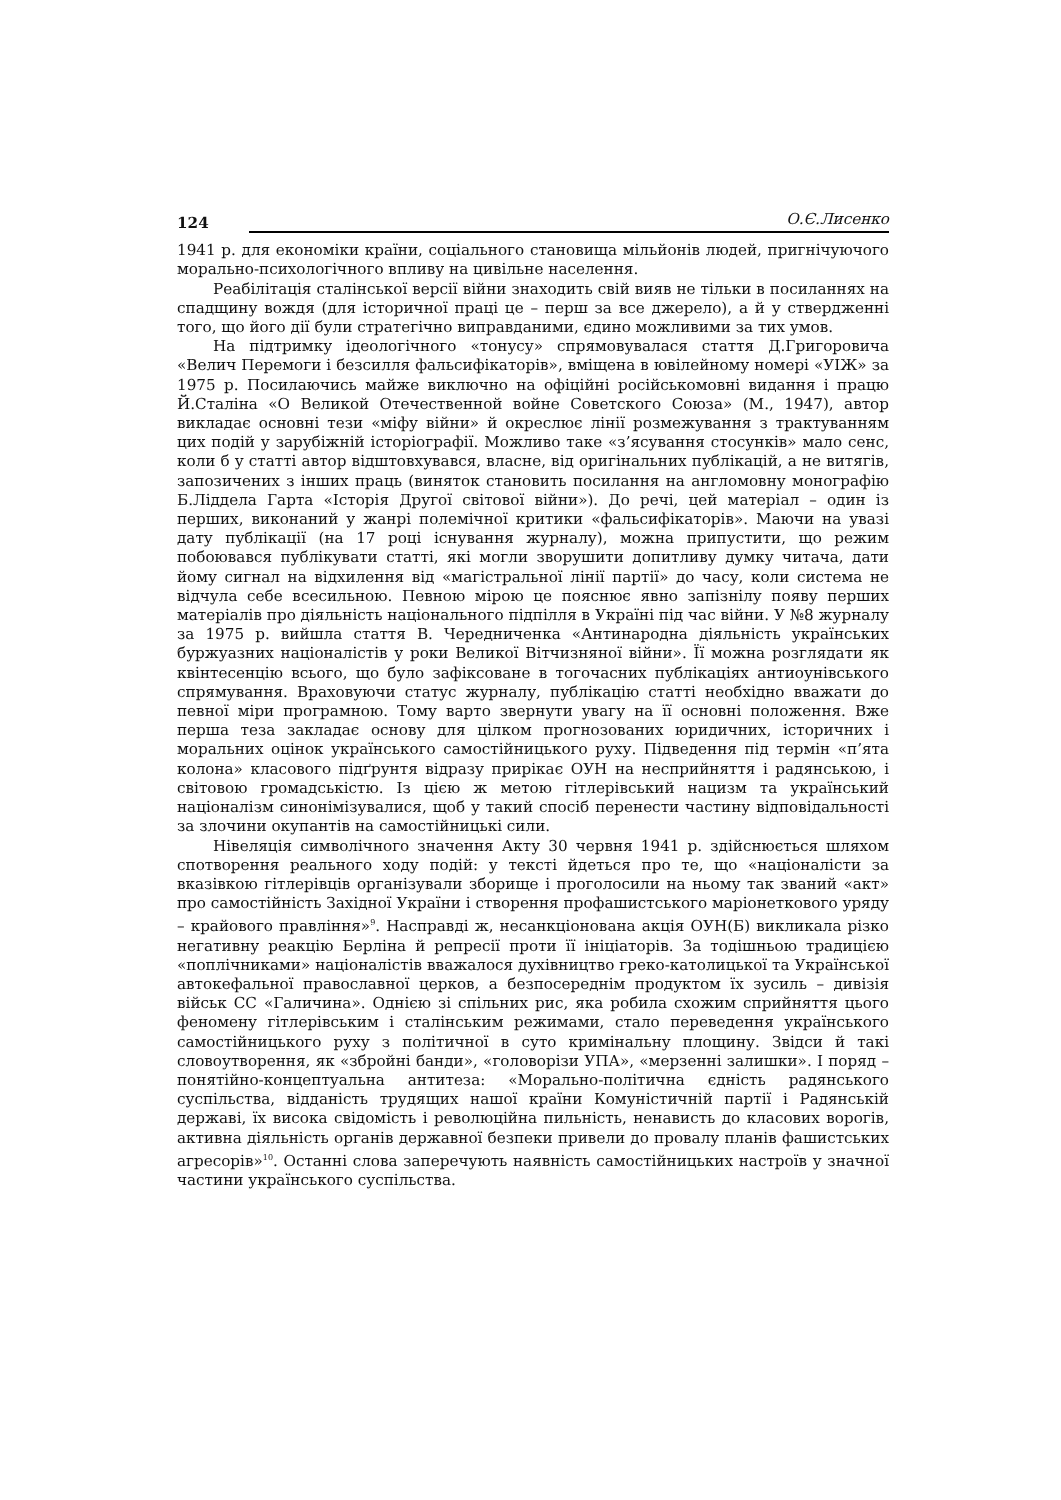124 О.Є.Лисенко
1941 р. для економіки країни, соціального становища мільйонів людей, пригнічуючого морально-психологічного впливу на цивільне населення.
Реабілітація сталінської версії війни знаходить свій вияв не тільки в посиланнях на спадщину вождя (для історичної праці це – перш за все джерело), а й у ствердженні того, що його дії були стратегічно виправданими, єдино можливими за тих умов.
На підтримку ідеологічного «тонусу» спрямовувалася стаття Д.Григоровича «Велич Перемоги і безсилля фальсифікаторів», вміщена в ювілейному номері «УІЖ» за 1975 р. Посилаючись майже виключно на офіційні російськомовні видання і працю Й.Сталіна «О Великой Отечественной войне Советского Союза» (М., 1947), автор викладає основні тези «міфу війни» й окреслює лінії розмежування з трактуванням цих подій у зарубіжній історіографії. Можливо таке «з’ясування стосунків» мало сенс, коли б у статті автор відштовхувався, власне, від оригінальних публікацій, а не витягів, запозичених з інших праць (виняток становить посилання на англомовну монографію Б.Ліддела Гарта «Історія Другої світової війни»). До речі, цей матеріал – один із перших, виконаний у жанрі полемічної критики «фальсифікаторів». Маючи на увазі дату публікації (на 17 році існування журналу), можна припустити, що режим побоювався публікувати статті, які могли зворушити допитливу думку читача, дати йому сигнал на відхилення від «магістральної лінії партії» до часу, коли система не відчула себе всесильною. Певною мірою це пояснює явно запізнілу появу перших матеріалів про діяльність національного підпілля в Україні під час війни. У №8 журналу за 1975 р. вийшла стаття В. Чередниченка «Антинародна діяльність українських буржуазних націоналістів у роки Великої Вітчизняної війни». Її можна розглядати як квінтесенцію всього, що було зафіксоване в тогочасних публікаціях антиоунівського спрямування. Враховуючи статус журналу, публікацію статті необхідно вважати до певної міри програмною. Тому варто звернути увагу на її основні положення. Вже перша теза закладає основу для цілком прогнозованих юридичних, історичних і моральних оцінок українського самостійницького руху. Підведення під термін «п’ята колона» класового підґрунтя відразу прирікає ОУН на несприйняття і радянською, і світовою громадськістю. Із цією ж метою гітлерівський нацизм та український націоналізм синонімізувалися, щоб у такий спосіб перенести частину відповідальності за злочини окупантів на самостійницькі сили.
Нівеляція символічного значення Акту 30 червня 1941 р. здійснюється шляхом спотворення реального ходу подій: у тексті йдеться про те, що «націоналісти за вказівкою гітлерівців організували зборище і проголосили на ньому так званий «акт» про самостійність Західної України і створення профашистського маріонеткового уряду – крайового правління»<sup>9</sup>. Насправді ж, несанкціонована акція ОУН(Б) викликала різко негативну реакцію Берліна й репресії проти її ініціаторів. За тодішньою традицією «поплічниками» націоналістів вважалося духівництво греко-католицької та Української автокефальної православної церков, а безпосереднім продуктом їх зусиль – дивізія військ СС «Галичина». Однією зі спільних рис, яка робила схожим сприйняття цього феномену гітлерівським і сталінським режимами, стало переведення українського самостійницького руху з політичної в суто кримінальну площину. Звідси й такі словоутворення, як «збройні банди», «головорізи УПА», «мерзенні залишки». І поряд – понятійно-концептуальна антитеза: «Морально-політична єдність радянського суспільства, відданість трудящих нашої країни Комуністичній партії і Радянській державі, їх висока свідомість і революційна пильність, ненависть до класових ворогів, активна діяльність органів державної безпеки привели до провалу планів фашистських агресорів»<sup>10</sup>. Останні слова заперечують наявність самостійницьких настроїв у значної частини українського суспільства.